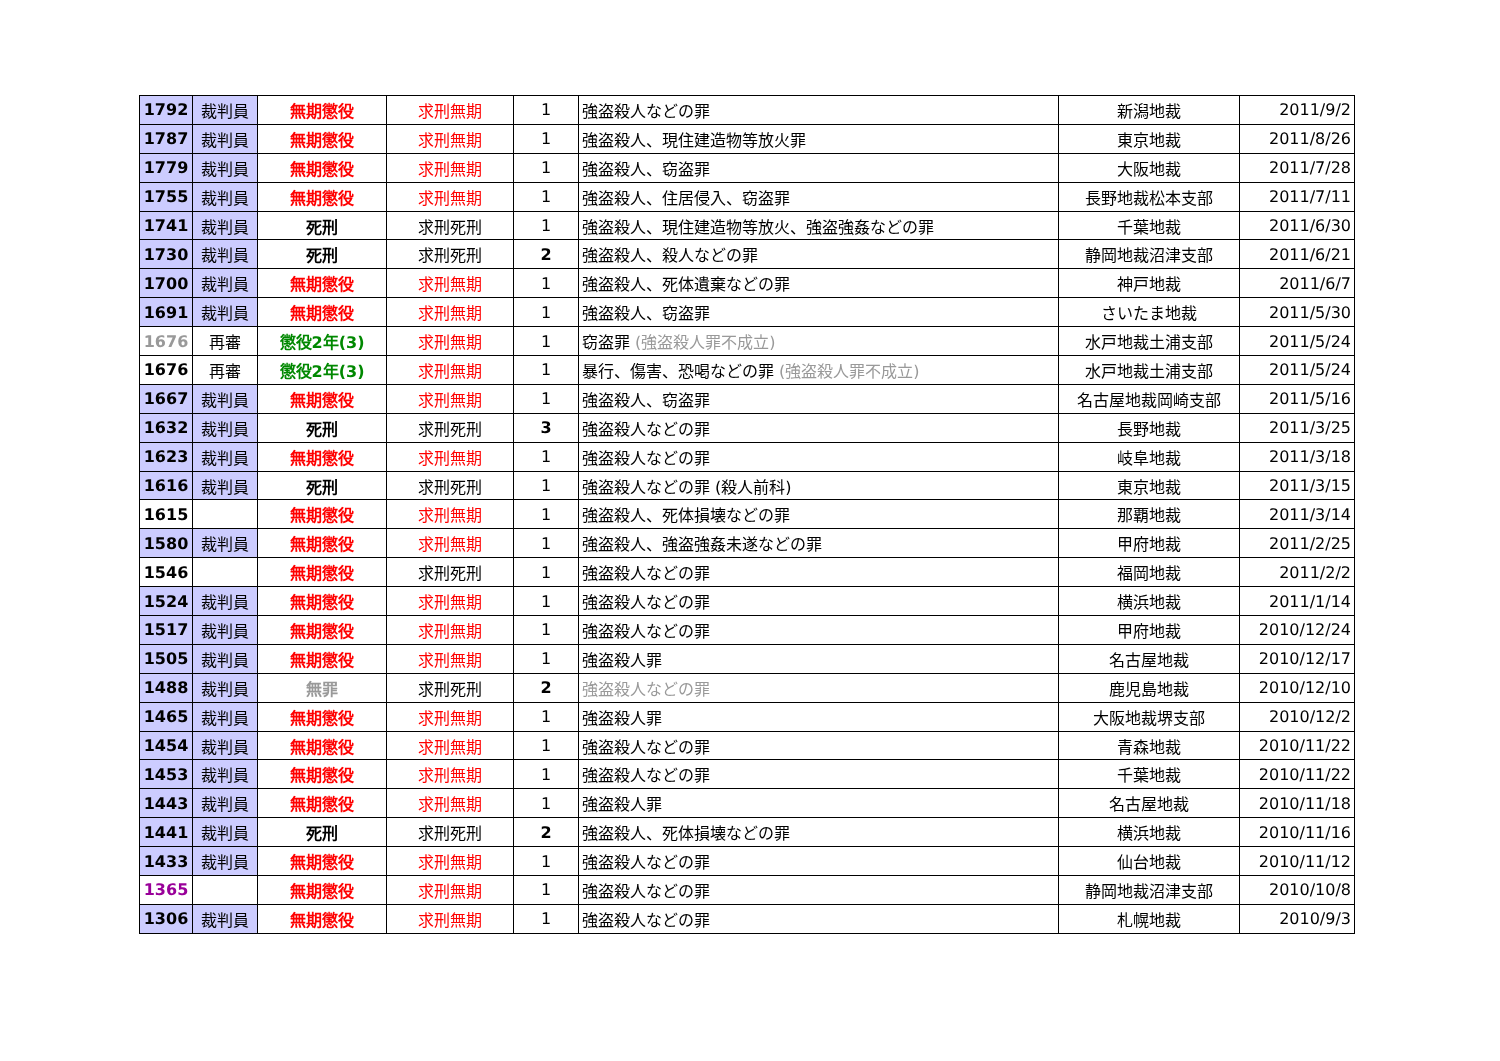| 1792 | 裁判員 | 無期懲役 | 求刑無期 | 1 | 強盗殺人などの罪 | 新潟地裁 | 2011/9/2 |
| 1787 | 裁判員 | 無期懲役 | 求刑無期 | 1 | 強盗殺人、現住建造物等放火罪 | 東京地裁 | 2011/8/26 |
| 1779 | 裁判員 | 無期懲役 | 求刑無期 | 1 | 強盗殺人、窃盗罪 | 大阪地裁 | 2011/7/28 |
| 1755 | 裁判員 | 無期懲役 | 求刑無期 | 1 | 強盗殺人、住居侵入、窃盗罪 | 長野地裁松本支部 | 2011/7/11 |
| 1741 | 裁判員 | 死刑 | 求刑死刑 | 1 | 強盗殺人、現住建造物等放火、強盗強姦などの罪 | 千葉地裁 | 2011/6/30 |
| 1730 | 裁判員 | 死刑 | 求刑死刑 | 2 | 強盗殺人、殺人などの罪 | 静岡地裁沼津支部 | 2011/6/21 |
| 1700 | 裁判員 | 無期懲役 | 求刑無期 | 1 | 強盗殺人、死体遺棄などの罪 | 神戸地裁 | 2011/6/7 |
| 1691 | 裁判員 | 無期懲役 | 求刑無期 | 1 | 強盗殺人、窃盗罪 | さいたま地裁 | 2011/5/30 |
| 1676 | 再審 | 懲役2年(3) | 求刑無期 | 1 | 窃盗罪 (強盗殺人罪不成立) | 水戸地裁土浦支部 | 2011/5/24 |
| 1676 | 再審 | 懲役2年(3) | 求刑無期 | 1 | 暴行、傷害、恐喝などの罪 (強盗殺人罪不成立) | 水戸地裁土浦支部 | 2011/5/24 |
| 1667 | 裁判員 | 無期懲役 | 求刑無期 | 1 | 強盗殺人、窃盗罪 | 名古屋地裁岡崎支部 | 2011/5/16 |
| 1632 | 裁判員 | 死刑 | 求刑死刑 | 3 | 強盗殺人などの罪 | 長野地裁 | 2011/3/25 |
| 1623 | 裁判員 | 無期懲役 | 求刑無期 | 1 | 強盗殺人などの罪 | 岐阜地裁 | 2011/3/18 |
| 1616 | 裁判員 | 死刑 | 求刑死刑 | 1 | 強盗殺人などの罪 (殺人前科) | 東京地裁 | 2011/3/15 |
| 1615 | | 無期懲役 | 求刑無期 | 1 | 強盗殺人、死体損壊などの罪 | 那覇地裁 | 2011/3/14 |
| 1580 | 裁判員 | 無期懲役 | 求刑無期 | 1 | 強盗殺人、強盗強姦未遂などの罪 | 甲府地裁 | 2011/2/25 |
| 1546 | | 無期懲役 | 求刑死刑 | 1 | 強盗殺人などの罪 | 福岡地裁 | 2011/2/2 |
| 1524 | 裁判員 | 無期懲役 | 求刑無期 | 1 | 強盗殺人などの罪 | 横浜地裁 | 2011/1/14 |
| 1517 | 裁判員 | 無期懲役 | 求刑無期 | 1 | 強盗殺人などの罪 | 甲府地裁 | 2010/12/24 |
| 1505 | 裁判員 | 無期懲役 | 求刑無期 | 1 | 強盗殺人罪 | 名古屋地裁 | 2010/12/17 |
| 1488 | 裁判員 | 無罪 | 求刑死刑 | 2 | 強盗殺人などの罪 | 鹿児島地裁 | 2010/12/10 |
| 1465 | 裁判員 | 無期懲役 | 求刑無期 | 1 | 強盗殺人罪 | 大阪地裁堺支部 | 2010/12/2 |
| 1454 | 裁判員 | 無期懲役 | 求刑無期 | 1 | 強盗殺人などの罪 | 青森地裁 | 2010/11/22 |
| 1453 | 裁判員 | 無期懲役 | 求刑無期 | 1 | 強盗殺人などの罪 | 千葉地裁 | 2010/11/22 |
| 1443 | 裁判員 | 無期懲役 | 求刑無期 | 1 | 強盗殺人罪 | 名古屋地裁 | 2010/11/18 |
| 1441 | 裁判員 | 死刑 | 求刑死刑 | 2 | 強盗殺人、死体損壊などの罪 | 横浜地裁 | 2010/11/16 |
| 1433 | 裁判員 | 無期懲役 | 求刑無期 | 1 | 強盗殺人などの罪 | 仙台地裁 | 2010/11/12 |
| 1365 | | 無期懲役 | 求刑無期 | 1 | 強盗殺人などの罪 | 静岡地裁沼津支部 | 2010/10/8 |
| 1306 | 裁判員 | 無期懲役 | 求刑無期 | 1 | 強盗殺人などの罪 | 札幌地裁 | 2010/9/3 |